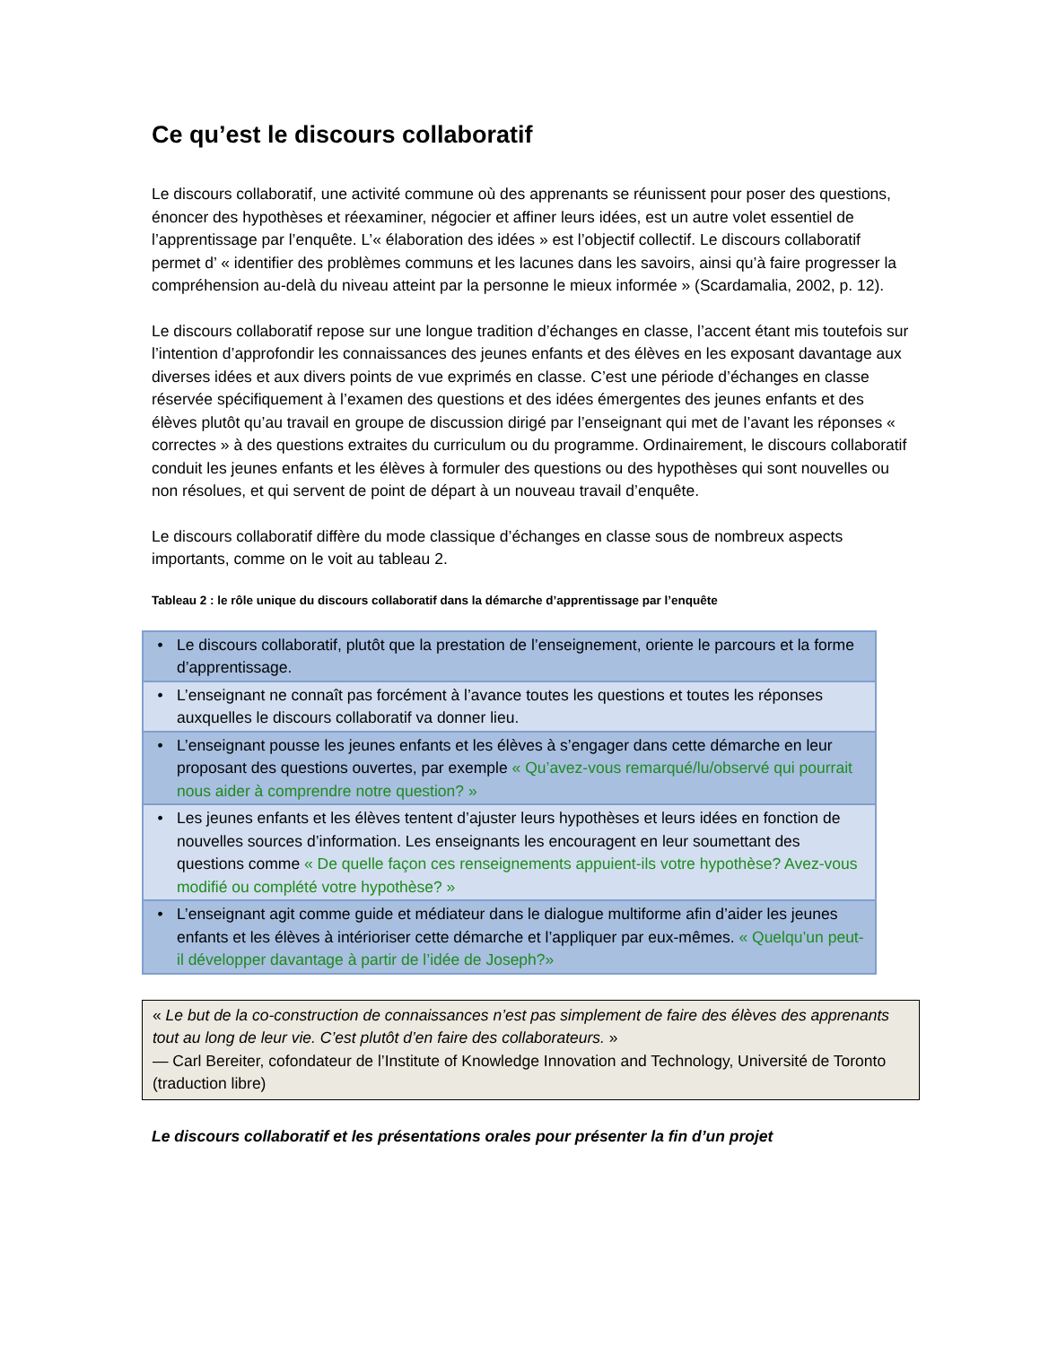Ce qu’est le discours collaboratif
Le discours collaboratif, une activité commune où des apprenants se réunissent pour poser des questions, énoncer des hypothèses et réexaminer, négocier et affiner leurs idées, est un autre volet essentiel de l’apprentissage par l’enquête. L’« élaboration des idées » est l’objectif collectif. Le discours collaboratif permet d’ « identifier des problèmes communs et les lacunes dans les savoirs, ainsi qu’à faire progresser la compréhension au-delà du niveau atteint par la personne le mieux informée » (Scardamalia, 2002, p. 12).
Le discours collaboratif repose sur une longue tradition d’échanges en classe, l’accent étant mis toutefois sur l’intention d’approfondir les connaissances des jeunes enfants et des élèves en les exposant davantage aux diverses idées et aux divers points de vue exprimés en classe. C’est une période d’échanges en classe réservée spécifiquement à l’examen des questions et des idées émergentes des jeunes enfants et des élèves plutôt qu’au travail en groupe de discussion dirigé par l’enseignant qui met de l’avant les réponses « correctes » à des questions extraites du curriculum ou du programme. Ordinairement, le discours collaboratif conduit les jeunes enfants et les élèves à formuler des questions ou des hypothèses qui sont nouvelles ou non résolues, et qui servent de point de départ à un nouveau travail d’enquête.
Le discours collaboratif diffère du mode classique d’échanges en classe sous de nombreux aspects importants, comme on le voit au tableau 2.
Tableau 2 : le rôle unique du discours collaboratif dans la démarche d’apprentissage par l’enquête
| • | Le discours collaboratif, plutôt que la prestation de l’enseignement, oriente le parcours et la forme d’apprentissage. |
| • | L’enseignant ne connaît pas forcément à l’avance toutes les questions et toutes les réponses auxquelles le discours collaboratif va donner lieu. |
| • | L’enseignant pousse les jeunes enfants et les élèves à s’engager dans cette démarche en leur proposant des questions ouvertes, par exemple « Qu’avez-vous remarqué/lu/observé qui pourrait nous aider à comprendre notre question? » |
| • | Les jeunes enfants et les élèves tentent d’ajuster leurs hypothèses et leurs idées en fonction de nouvelles sources d’information. Les enseignants les encouragent en leur soumettant des questions comme « De quelle façon ces renseignements appuient-ils votre hypothèse? Avez-vous modifié ou complété votre hypothèse? » |
| • | L’enseignant agit comme guide et médiateur dans le dialogue multiforme afin d’aider les jeunes enfants et les élèves à intérioriser cette démarche et l’appliquer par eux-mêmes. « Quelqu’un peut-il développer davantage à partir de l’idée de Joseph?» |
« Le but de la co-construction de connaissances n’est pas simplement de faire des élèves des apprenants tout au long de leur vie. C’est plutôt d’en faire des collaborateurs. »
— Carl Bereiter, cofondateur de l’Institute of Knowledge Innovation and Technology, Université de Toronto (traduction libre)
Le discours collaboratif et les présentations orales pour présenter la fin d’un projet